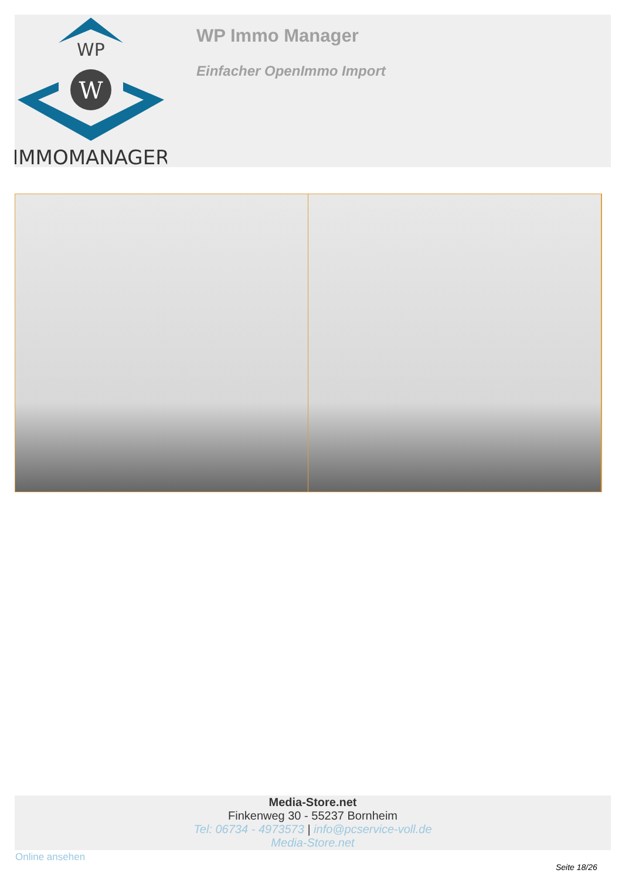WP
W
IMMOMANAGER
WP Immo Manager
Einfacher OpenImmo Import
Media-Store.net
Finkenweg 30 - 55237 Bornheim
Tel: 06734 - 4973573 | info@pcservice-voll.de
Media-Store.net
Online ansehen
Seite 18/26